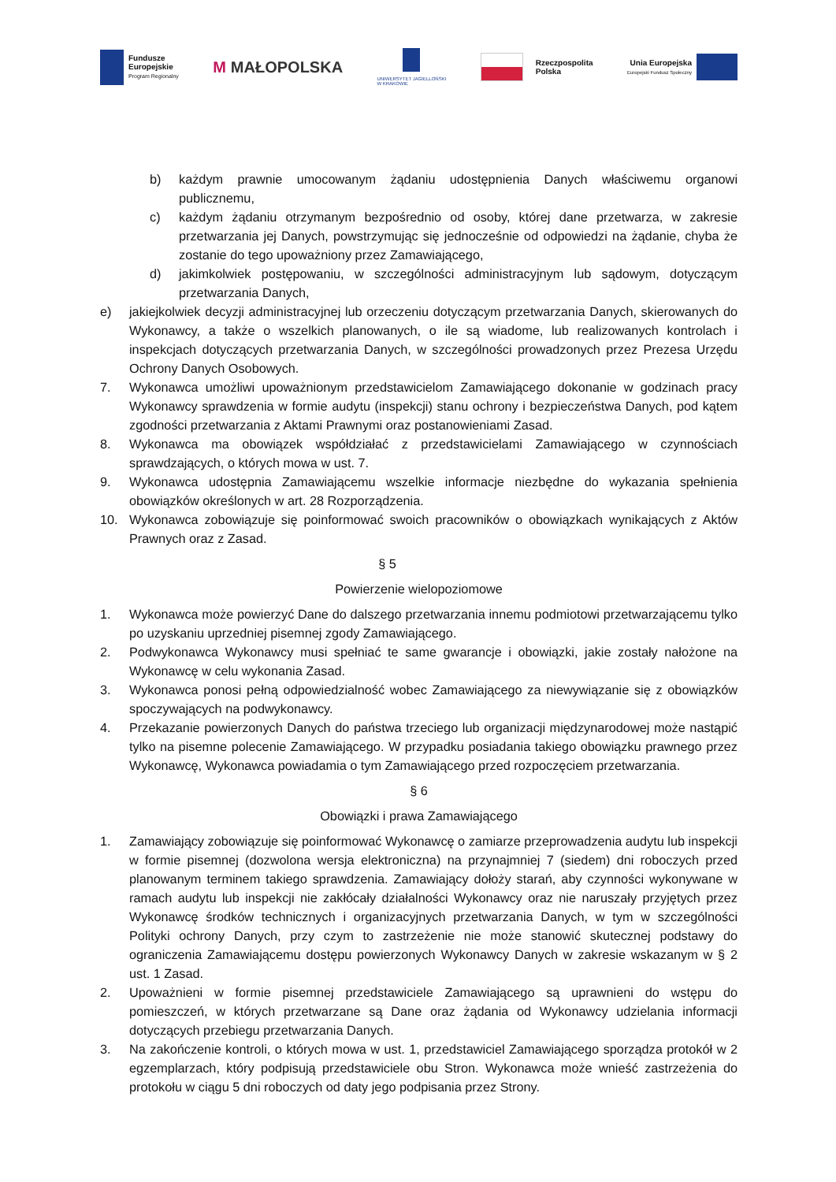Fundusze
Europejskie
Program Regionalny
M MAŁOPOLSKA
UNIWERSYTET JAGIELLOŃSKI
W KRAKOWIE
Rzeczpospolita
Polska
Unia Europejska
Europejski Fundusz Społeczny
b) każdym prawnie umocowanym żądaniu udostępnienia Danych właściwemu organowi publicznemu,
c) każdym żądaniu otrzymanym bezpośrednio od osoby, której dane przetwarza, w zakresie przetwarzania jej Danych, powstrzymując się jednocześnie od odpowiedzi na żądanie, chyba że zostanie do tego upoważniony przez Zamawiającego,
d) jakimkolwiek postępowaniu, w szczególności administracyjnym lub sądowym, dotyczącym przetwarzania Danych,
e) jakiejkolwiek decyzji administracyjnej lub orzeczeniu dotyczącym przetwarzania Danych, skierowanych do Wykonawcy, a także o wszelkich planowanych, o ile są wiadome, lub realizowanych kontrolach i inspekcjach dotyczących przetwarzania Danych, w szczególności prowadzonych przez Prezesa Urzędu Ochrony Danych Osobowych.
7. Wykonawca umożliwi upoważnionym przedstawicielom Zamawiającego dokonanie w godzinach pracy Wykonawcy sprawdzenia w formie audytu (inspekcji) stanu ochrony i bezpieczeństwa Danych, pod kątem zgodności przetwarzania z Aktami Prawnymi oraz postanowieniami Zasad.
8. Wykonawca ma obowiązek współdziałać z przedstawicielami Zamawiającego w czynnościach sprawdzających, o których mowa w ust. 7.
9. Wykonawca udostępnia Zamawiającemu wszelkie informacje niezbędne do wykazania spełnienia obowiązków określonych w art. 28 Rozporządzenia.
10. Wykonawca zobowiązuje się poinformować swoich pracowników o obowiązkach wynikających z Aktów Prawnych oraz z Zasad.
§ 5
Powierzenie wielopoziomowe
1. Wykonawca może powierzyć Dane do dalszego przetwarzania innemu podmiotowi przetwarzającemu tylko po uzyskaniu uprzedniej pisemnej zgody Zamawiającego.
2. Podwykonawca Wykonawcy musi spełniać te same gwarancje i obowiązki, jakie zostały nałożone na Wykonawcę w celu wykonania Zasad.
3. Wykonawca ponosi pełną odpowiedzialność wobec Zamawiającego za niewywiązanie się z obowiązków spoczywających na podwykonawcy.
4. Przekazanie powierzonych Danych do państwa trzeciego lub organizacji międzynarodowej może nastąpić tylko na pisemne polecenie Zamawiającego. W przypadku posiadania takiego obowiązku prawnego przez Wykonawcę, Wykonawca powiadamia o tym Zamawiającego przed rozpoczęciem przetwarzania.
§ 6
Obowiązki i prawa Zamawiającego
1. Zamawiający zobowiązuje się poinformować Wykonawcę o zamiarze przeprowadzenia audytu lub inspekcji w formie pisemnej (dozwolona wersja elektroniczna) na przynajmniej 7 (siedem) dni roboczych przed planowanym terminem takiego sprawdzenia. Zamawiający dołoży starań, aby czynności wykonywane w ramach audytu lub inspekcji nie zakłócały działalności Wykonawcy oraz nie naruszały przyjętych przez Wykonawcę środków technicznych i organizacyjnych przetwarzania Danych, w tym w szczególności Polityki ochrony Danych, przy czym to zastrzeżenie nie może stanowić skutecznej podstawy do ograniczenia Zamawiającemu dostępu powierzonych Wykonawcy Danych w zakresie wskazanym w § 2 ust. 1 Zasad.
2. Upoważnieni w formie pisemnej przedstawiciele Zamawiającego są uprawnieni do wstępu do pomieszczeń, w których przetwarzane są Dane oraz żądania od Wykonawcy udzielania informacji dotyczących przebiegu przetwarzania Danych.
3. Na zakończenie kontroli, o których mowa w ust. 1, przedstawiciel Zamawiającego sporządza protokół w 2 egzemplarzach, który podpisują przedstawiciele obu Stron. Wykonawca może wnieść zastrzeżenia do protokołu w ciągu 5 dni roboczych od daty jego podpisania przez Strony.